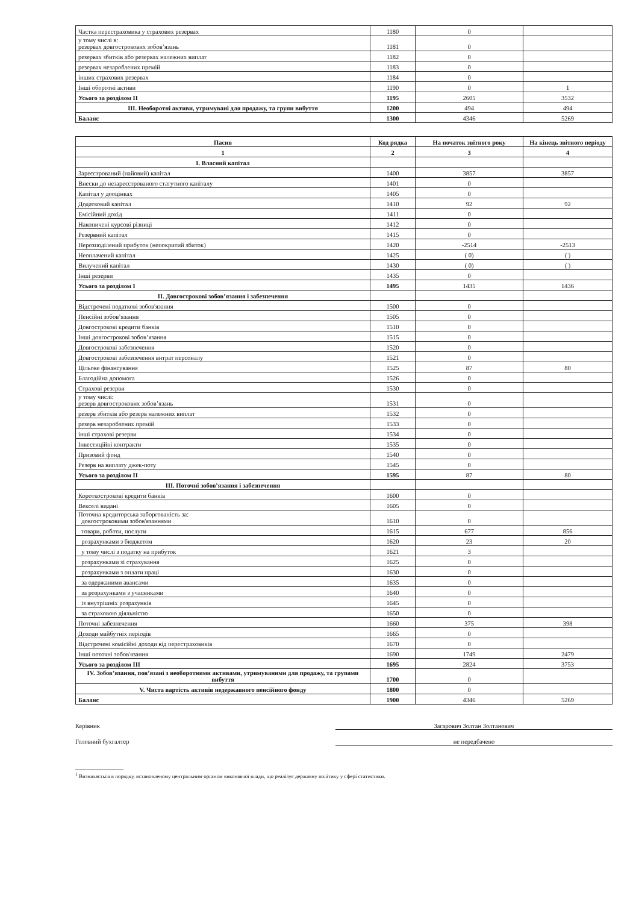| Частка перестраховика у страхових резервах | 1180 | 0 | |
| у тому числі в: резервах довгострокових зобов’язань | 1181 | 0 | |
| резервах збитків або резервах належних виплат | 1182 | 0 | |
| резервах незароблених премій | 1183 | 0 | |
| інших страхових резервах | 1184 | 0 | |
| Інші оборотні активи | 1190 | 0 | 1 |
| Усього за розділом II | 1195 | 2605 | 3532 |
| III. Необоротні активи, утримувані для продажу, та групи вибуття | 1200 | 494 | 494 |
| Баланс | 1300 | 4346 | 5269 |
| Пасив | Код рядка | На початок звітного року | На кінець звітного періоду |
| --- | --- | --- | --- |
| 1 | 2 | 3 | 4 |
| I. Власний капітал | | | |
| Зареєстрований (пайовий) капітал | 1400 | 3857 | 3857 |
| Внески до незареєстрованого статутного капіталу | 1401 | 0 | |
| Капітал у дооцінках | 1405 | 0 | |
| Додатковий капітал | 1410 | 92 | 92 |
| Емісійний дохід | 1411 | 0 | |
| Накопичені курсові різниці | 1412 | 0 | |
| Резервний капітал | 1415 | 0 | |
| Нерозподілений прибуток (непокритий збиток) | 1420 | -2514 | -2513 |
| Неоплачений капітал | 1425 | ( 0) | ( ) |
| Вилучений капітал | 1430 | ( 0) | ( ) |
| Інші резерви | 1435 | 0 | |
| Усього за розділом I | 1495 | 1435 | 1436 |
| II. Довгострокові зобов’язання і забезпечення | | | |
| Відстрочені податкові зобов'язання | 1500 | 0 | |
| Пенсійні зобов’язання | 1505 | 0 | |
| Довгострокові кредити банків | 1510 | 0 | |
| Інші довгострокові зобов’язання | 1515 | 0 | |
| Довгострокові забезпечення | 1520 | 0 | |
| Довгострокові забезпечення витрат персоналу | 1521 | 0 | |
| Цільове фінансування | 1525 | 87 | 80 |
| Благодійна допомога | 1526 | 0 | |
| Страхові резерви | 1530 | 0 | |
| у тому числі: резерв довгострокових зобов’язань | 1531 | 0 | |
| резерв збитків або резерв належних виплат | 1532 | 0 | |
| резерв незароблених премій | 1533 | 0 | |
| інші страхові резерви | 1534 | 0 | |
| Інвестиційні контракти | 1535 | 0 | |
| Призовий фонд | 1540 | 0 | |
| Резерв на виплату джек-поту | 1545 | 0 | |
| Усього за розділом II | 1595 | 87 | 80 |
| III. Поточні зобов’язання і забезпечення | | | |
| Короткострокові кредити банків | 1600 | 0 | |
| Векселі видані | 1605 | 0 | |
| Поточна кредиторська заборгованість за: довгостроковими зобов'язаннями | 1610 | 0 | |
| товари, роботи, послуги | 1615 | 677 | 856 |
| розрахунками з бюджетом | 1620 | 23 | 20 |
| у тому числі з податку на прибуток | 1621 | 3 | |
| розрахунками зі страхування | 1625 | 0 | |
| розрахунками з оплати праці | 1630 | 0 | |
| за одержаними авансами | 1635 | 0 | |
| за розрахунками з учасниками | 1640 | 0 | |
| із внутрішніх розрахунків | 1645 | 0 | |
| за страховою діяльністю | 1650 | 0 | |
| Поточні забезпечення | 1660 | 375 | 398 |
| Доходи майбутніх періодів | 1665 | 0 | |
| Відстрочені комісійні доходи від перестраховиків | 1670 | 0 | |
| Інші поточні зобов'язання | 1690 | 1749 | 2479 |
| Усього за розділом III | 1695 | 2824 | 3753 |
| IV. Зобов’язання, пов’язані з необоротними активами, утримуваними для продажу, та групами вибуття | 1700 | 0 | |
| V. Чиста вартість активів недержавного пенсійного фонду | 1800 | 0 | |
| Баланс | 1900 | 4346 | 5269 |
Керівник Загарович Золтан Золтанович
Головний бухгалтер не передбачено
<sup>1</sup> Визначається в порядку, встановленому центральним органом виконавчої влади, що реалізує державну політику у сфері статистики.